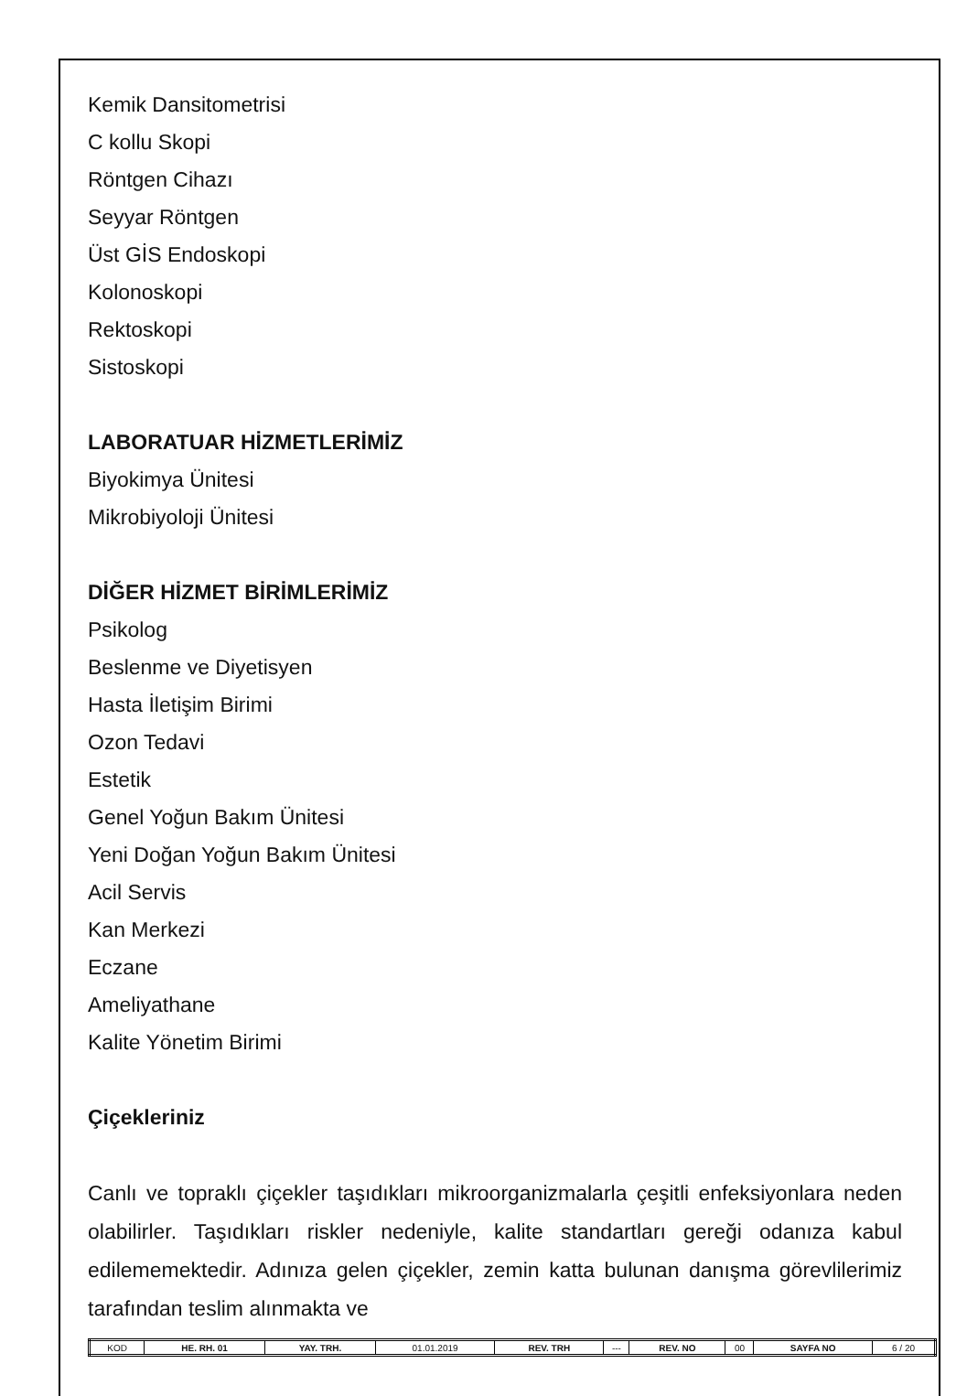Kemik Dansitometrisi
C kollu Skopi
Röntgen Cihazı
Seyyar Röntgen
Üst GİS Endoskopi
Kolonoskopi
Rektoskopi
Sistoskopi
LABORATUAR HİZMETLERİMİZ
Biyokimya Ünitesi
Mikrobiyoloji Ünitesi
DİĞER HİZMET BİRİMLERİMİZ
Psikolog
Beslenme ve Diyetisyen
Hasta İletişim Birimi
Ozon Tedavi
Estetik
Genel Yoğun Bakım Ünitesi
Yeni Doğan Yoğun Bakım Ünitesi
Acil Servis
Kan Merkezi
Eczane
Ameliyathane
Kalite Yönetim Birimi
Çiçekleriniz
Canlı ve topraklı çiçekler taşıdıkları mikroorganizmalarla çeşitli enfeksiyonlara neden olabilirler. Taşıdıkları riskler nedeniyle, kalite standartları gereği odanıza kabul edilememektedir. Adınıza gelen çiçekler, zemin katta bulunan danışma görevlilerimiz tarafından teslim alınmakta ve
| KOD | HE. RH. 01 | YAY. TRH. | 01.01.2019 | REV. TRH | --- | REV. NO | 00 | SAYFA NO | 6 / 20 |